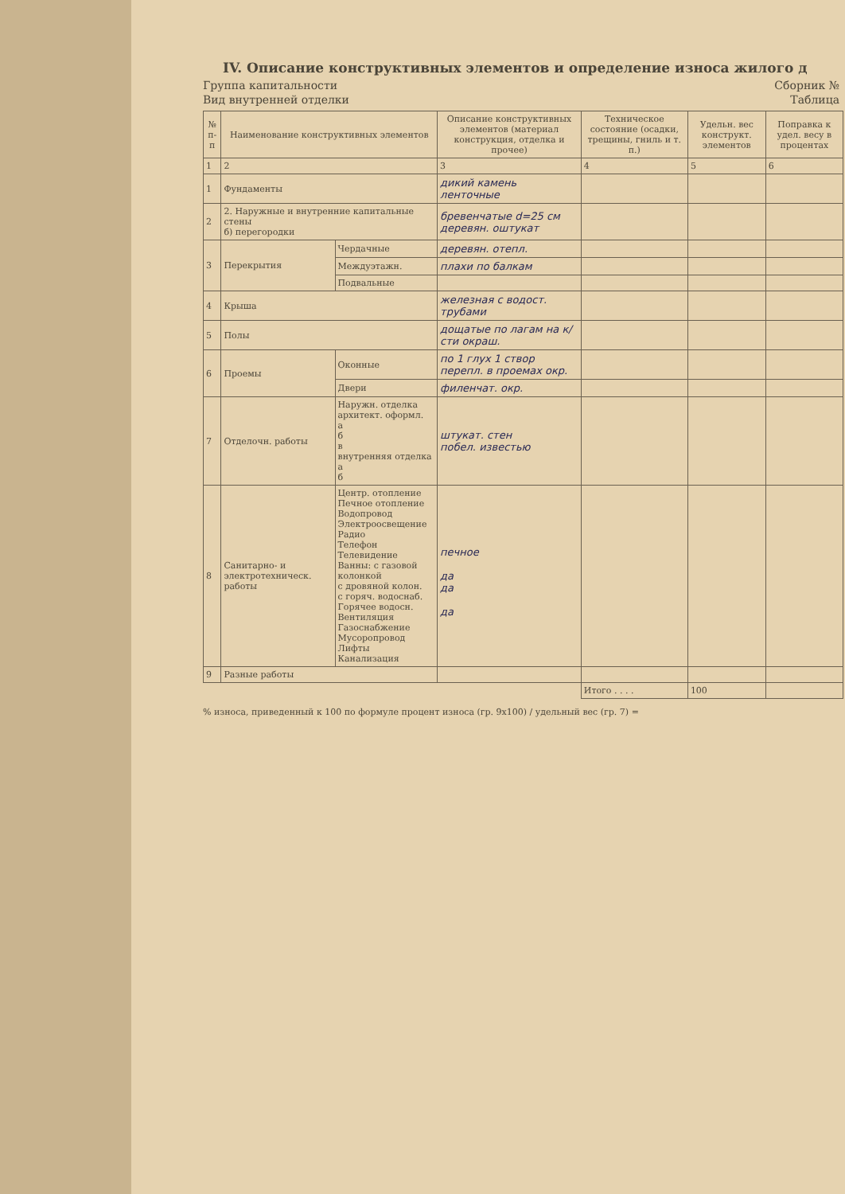IV. Описание конструктивных элементов и определение износа жилого д
Группа капитальности Сборник №
Вид внутренней отделки Таблица
| № п-п | Наименование конструктивных элементов | | Описание конструктивных элементов (материал конструкция, отделка и прочее) | Техническое состояние (осадки, трещины, гниль и т. п.) | Удельн. вес конструкт. элементов | Поправка к удел. весу в процентах |
| --- | --- | --- | --- | --- | --- | --- |
| 1 | 2 | | 3 | 4 | 5 | 6 |
| 1 | Фундаменты | | дикий камень ленточные | | | |
| 2 | 2. Наружные и внутренние капитальные стены б) перегородки | | бревенчатые d=25 см деревян. оштукат | | | |
| 3 | Перекрытия | Чердачные | деревян. отепл. | | | |
| | | Междуэтажн. | плахи по балкам | | | |
| | | Подвальные | | | | |
| 4 | Крыша | | железная с водост. трубами | | | |
| 5 | Полы | | дощатые по лагам на к/сти окраш. | | | |
| 6 | Проемы | Оконные | по 1 глух 1 створ перепл. в проемах окр. | | | |
| | | Двери | филенчат. окр. | | | |
| 7 | Отделочн. работы | Наружн. отделка архитект. оформл. а б в внутренняя отделка а б | штукат. стен побел. известью | | | |
| 8 | Санитарно- и электротехническ. работы | Центр. отопление Печное отопление Водопровод Электроосвещение Радио Телефон Телевидение Ванны: с газовой колонкой с дровяной колон. с горяч. водоснаб. Горячее водосн. Вентиляция Газоснабжение Мусоропровод Лифты Канализация | печное да да да | | | |
| 9 | Разные работы | | | | | |
| | | | | Итого . . . . | 100 | |
% износа, приведенный к 100 по формуле процент износа (гр. 9х100) / удельный вес (гр. 7) =